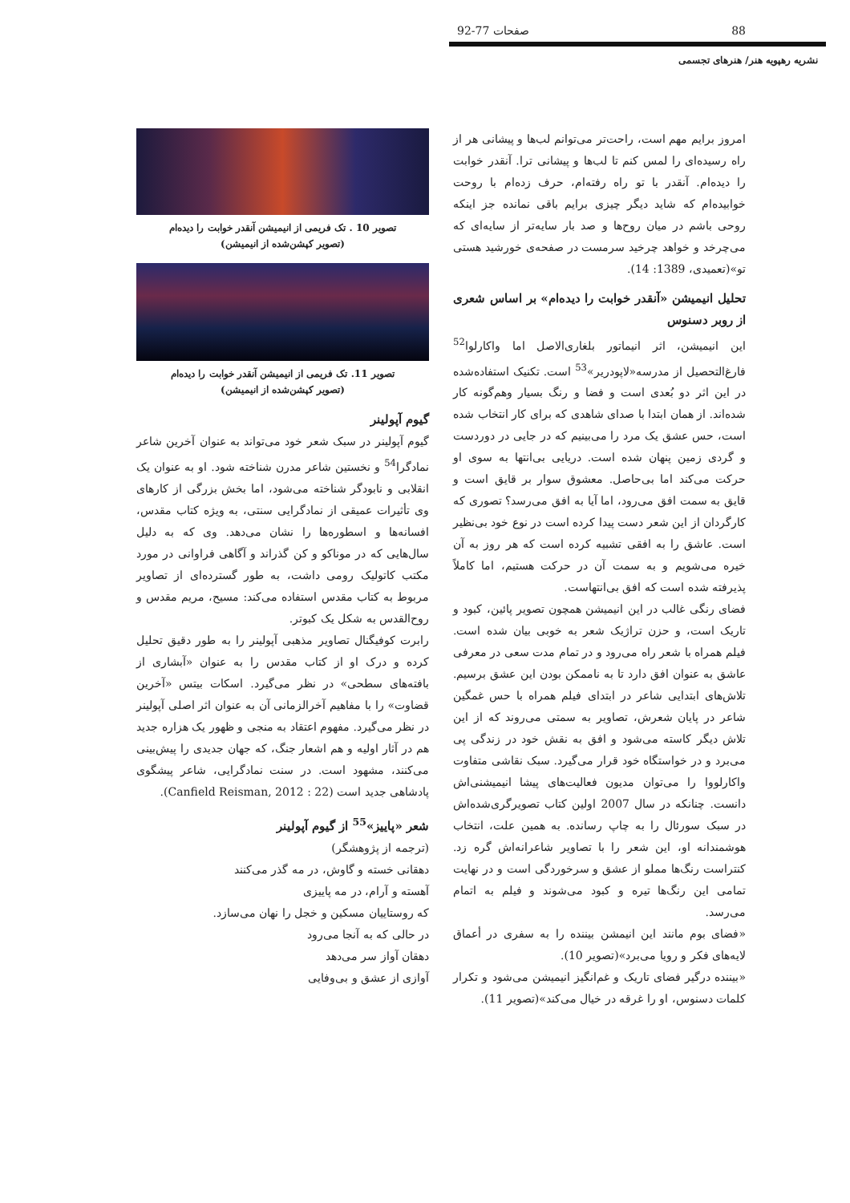88 صفحات 77-92
نشریه رهپویه هنر/ هنرهای تجسمی
امروز برایم مهم است، راحت‌تر می‌توانم لب‌ها و پیشانی هر از راه رسیده‌ای را لمس کنم تا لب‌ها و پیشانی ترا. آنقدر خوابت را دیده‌ام. آنقدر با تو راه رفته‌ام، حرف زده‌ام با روحت خوابیده‌ام که شاید دیگر چیزی برایم باقی نمانده جز اینکه روحی باشم در میان روح‌ها و صد بار سایه‌تر از سایه‌ای که می‌چرخد و خواهد چرخید سرمست در صفحه‌ی خورشید هستی تو»(تعمیدی، 1389: 14).
تحلیل انیمیشن «آنقدر خوابت را دیده‌ام» بر اساس شعری از روبر دسنوس
این انیمیشن، اثر انیماتور بلغاری‌الاصل اما واکارلوا<sup>52</sup> فارغ‌التحصیل از مدرسه«لاپودریر»<sup>53</sup> است. تکنیک استفاده‌شده در این اثر دو بُعدی است و فضا و رنگ بسیار وهم‌گونه کار شده‌اند. از همان ابتدا با صدای شاهدی که برای کار انتخاب شده است، حس عشق یک مرد را می‌بینیم که در جایی در دوردست و گردی زمین پنهان شده است. دریایی بی‌انتها به سوی او حرکت می‌کند اما بی‌حاصل. معشوق سوار بر قایق است و قایق به سمت افق می‌رود، اما آیا به افق می‌رسد؟ تصوری که کارگردان از این شعر دست پیدا کرده است در نوع خود بی‌نظیر است. عاشق را به افقی تشبیه کرده است که هر روز به آن خیره می‌شویم و به سمت آن در حرکت هستیم، اما کاملاً پذیرفته شده است که افق بی‌انتهاست.
فضای رنگی غالب در این انیمیشن همچون تصویر پائین، کبود و تاریک است، و حزن تراژیک شعر به خوبی بیان شده است. فیلم همراه با شعر راه می‌رود و در تمام مدت سعی در معرفی عاشق به عنوان افق دارد تا به ناممکن بودن این عشق برسیم. تلاش‌های ابتدایی شاعر در ابتدای فیلم همراه با حس غمگین شاعر در پایان شعرش، تصاویر به سمتی می‌روند که از این تلاش دیگر کاسته می‌شود و افق به نقش خود در زندگی پی می‌برد و در خواستگاه خود قرار می‌گیرد. سبک نقاشی متفاوت واکارلووا را می‌توان مدیون فعالیت‌های پیشا انیمیشنی‌اش دانست. چنانکه در سال 2007 اولین کتاب تصویرگری‌شده‌اش در سبک سورئال را به چاپ رسانده. به همین علت، انتخاب هوشمندانه او، این شعر را با تصاویر شاعرانه‌اش گره زد. کنتراست رنگ‌ها مملو از عشق و سرخوردگی است و در نهایت تمامی این رنگ‌ها تیره و کبود می‌شوند و فیلم به اتمام می‌رسد.
«فضای بوم مانند این انیمشن بیننده را به سفری در أعماق لایه‌های فکر و رویا می‌برد»(تصویر 10).
«بیننده درگیر فضای تاریک و غم‌انگیز انیمیشن می‌شود و تکرار کلمات دسنوس، او را غرقه در خیال می‌کند»(تصویر 11).
تصویر 10 . تک فریمی از انیمیشن آنقدر خوابت را دیده‌ام
(تصویر کپشن‌شده از انیمیشن)
تصویر 11. تک فریمی از انیمیشن آنقدر خوابت را دیده‌ام
(تصویر کپشن‌شده از انیمیشن)
گیوم آپولینر
گیوم آپولینر در سبک شعر خود می‌تواند به عنوان آخرین شاعر نمادگرا<sup>54</sup> و نخستین شاعر مدرن شناخته شود. او به عنوان یک انقلابی و نابودگر شناخته می‌شود، اما بخش بزرگی از کارهای وی تأثیرات عمیقی از نمادگرایی سنتی، به ویژه کتاب مقدس، افسانه‌ها و اسطوره‌ها را نشان می‌دهد. وی که به دلیل سال‌هایی که در موناکو و کن گذراند و آگاهی فراوانی در مورد مکتب کاتولیک رومی داشت، به طور گسترده‌ای از تصاویر مربوط به کتاب مقدس استفاده می‌کند: مسیح، مریم مقدس و روح‌القدس به شکل یک کبوتر.
رابرت کوفیگنال تصاویر مذهبی آپولینر را به طور دقیق تحلیل کرده و درک او از کتاب مقدس را به عنوان «آبشاری از بافته‌های سطحی» در نظر می‌گیرد. اسکات بیتس «آخرین قضاوت» را با مفاهیم آخرالزمانی آن به عنوان اثر اصلی آپولینر در نظر می‌گیرد. مفهوم اعتقاد به منجی و ظهور یک هزاره جدید هم در آثار اولیه و هم اشعار جنگ، که جهان جدیدی را پیش‌بینی می‌کنند، مشهود است. در سنت نمادگرایی، شاعر پیشگوی پادشاهی جدید است (Canfield Reisman, 2012 : 22).
شعر «پاییز»<sup>55</sup> از گیوم آپولینر
(ترجمه از پژوهشگر)
دهقانی خسته و گاوش، در مه گذر می‌کنند
آهسته و آرام، در مه پاییزی
که روستاییان مسکین و خجل را نهان می‌سازد.
در حالی که به آنجا می‌رود
دهقان آواز سر می‌دهد
آوازی از عشق و بی‌وفایی